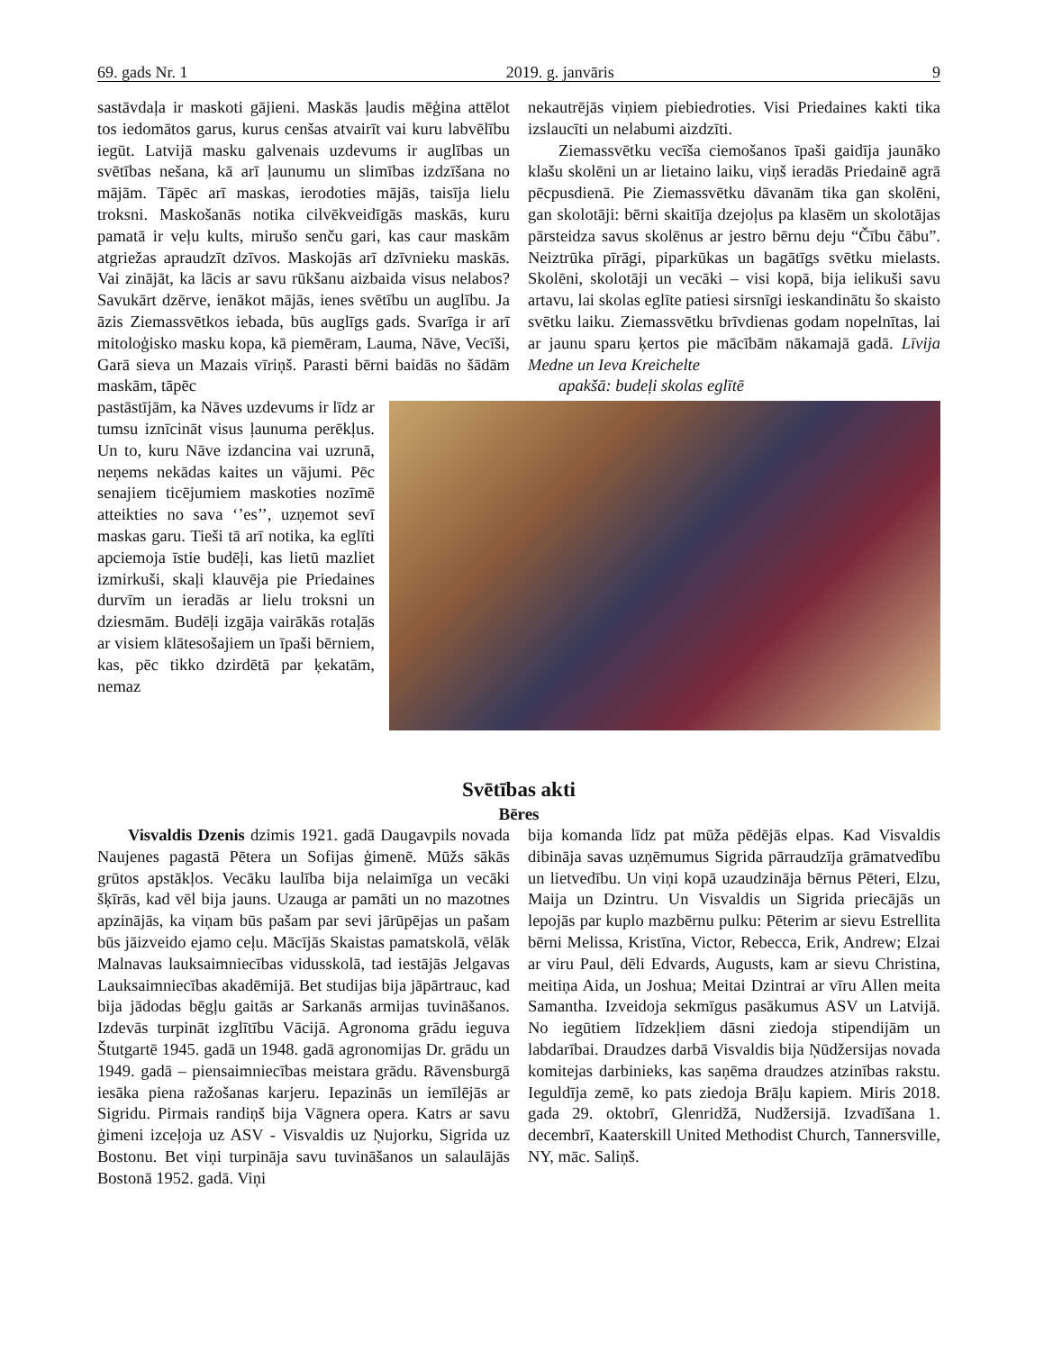69. gads Nr. 1 2019. g. janvāris 9
sastāvdaļa ir maskoti gājieni. Maskās ļaudis mēģina attēlot tos iedomātos garus, kurus cenšas atvairīt vai kuru labvēlību iegūt. Latvijā masku galvenais uzdevums ir auglības un svētības nešana, kā arī ļaunumu un slimības izdzīšana no mājām. Tāpēc arī maskas, ierodoties mājās, taisīja lielu troksni. Maskošanās notika cilvēkveidīgās maskās, kuru pamatā ir veļu kults, mirušo senču gari, kas caur maskām atgriežas apraudzīt dzīvos. Maskojās arī dzīvnieku maskās. Vai zinājāt, ka lācis ar savu rūkšanu aizbaida visus nelabos? Savukārt dzērve, ienākot mājās, ienes svētību un auglību. Ja āzis Ziemassvētkos iebada, būs auglīgs gads. Svarīga ir arī mitoloģisko masku kopa, kā piemēram, Lauma, Nāve, Vecīši, Garā sieva un Mazais vīriņš. Parasti bērni baidās no šādām maskām, tāpēc
nekautrējās viņiem piebiedroties. Visi Priedaines kakti tika izslaucīti un nelabumi aizdzīti.
Ziemassvētku vecīša ciemošanos īpaši gaidīja jaunāko klašu skolēni un ar lietaino laiku, viņš ieradās Priedainē agrā pēcpusdienā. Pie Ziemassvētku dāvanām tika gan skolēni, gan skolotāji: bērni skaitīja dzejoļus pa klasēm un skolotājas pārsteidza savus skolēnus ar jestro bērnu deju “Čību čābu”. Neiztrūka pīrāgi, piparkūkas un bagātīgs svētku mielasts. Skolēni, skolotāji un vecāki – visi kopā, bija ielikuši savu artavu, lai skolas eglīte patiesi sirsnīgi ieskandinātu šo skaisto svētku laiku. Ziemassvētku brīvdienas godam nopelnītas, lai ar jaunu sparu ķertos pie mācībām nākamajā gadā. Līvija Medne un Ieva Kreichelte
apakšā: budeļi skolas eglītē
pastāstījām, ka Nāves uzdevums ir līdz ar tumsu iznīcināt visus ļaunuma perēkļus. Un to, kuru Nāve izdancina vai uzrunā, neņems nekādas kaites un vājumi. Pēc senajiem ticējumiem maskoties nozīmē atteikties no sava ‘’es’’, uzņemot sevī maskas garu. Tieši tā arī notika, ka eglīti apciemoja īstie budēļi, kas lietū mazliet izmirkuši, skaļi klauvēja pie Priedaines durvīm un ieradās ar lielu troksni un dziesmām. Budēļi izgāja vairākās rotaļās ar visiem klātesošajiem un īpaši bērniem, kas, pēc tikko dzirdētā par ķekatām, nemaz
Svētības akti
Bēres
Visvaldis Dzenis dzimis 1921. gadā Daugavpils novada Naujenes pagastā Pētera un Sofijas ģimenē. Mūžs sākās grūtos apstākļos. Vecāku laulība bija nelaimīga un vecāki šķīrās, kad vēl bija jauns. Uzauga ar pamāti un no mazotnes apzinājās, ka viņam būs pašam par sevi jārūpējas un pašam būs jāizveido ejamo ceļu. Mācījās Skaistas pamatskolā, vēlāk Malnavas lauksaimniecības vidusskolā, tad iestājās Jelgavas Lauksaimniecības akadēmijā. Bet studijas bija jāpārtrauc, kad bija jādodas bēgļu gaitās ar Sarkanās armijas tuvināšanos. Izdevās turpināt izglītību Vācijā. Agronoma grādu ieguva Štutgartē 1945. gadā un 1948. gadā agronomijas Dr. grādu un 1949. gadā – piensaimniecības meistara grādu. Rāvensburgā iesāka piena ražošanas karjeru. Iepazinās un iemīlējās ar Sigridu. Pirmais randiņš bija Vāgnera opera. Katrs ar savu ģimeni izceļoja uz ASV - Visvaldis uz Ņujorku, Sigrida uz Bostonu. Bet viņi turpināja savu tuvināšanos un salaulājās Bostonā 1952. gadā. Viņi
bija komanda līdz pat mūža pēdējās elpas. Kad Visvaldis dibināja savas uzņēmumus Sigrida pārraudzīja grāmatvedību un lietvedību. Un viņi kopā uzaudzināja bērnus Pēteri, Elzu, Maija un Dzintru. Un Visvaldis un Sigrida priecājās un lepojās par kuplo mazbērnu pulku: Pēterim ar sievu Estrellita bērni Melissa, Kristīna, Victor, Rebecca, Erik, Andrew; Elzai ar viru Paul, dēli Edvards, Augusts, kam ar sievu Christina, meitiņa Aida, un Joshua; Meitai Dzintrai ar vīru Allen meita Samantha. Izveidoja sekmīgus pasākumus ASV un Latvijā. No iegūtiem līdzekļiem dāsni ziedoja stipendijām un labdarībai. Draudzes darbā Visvaldis bija Ņūdžersijas novada komitejas darbinieks, kas saņēma draudzes atzinības rakstu. Ieguldīja zemē, ko pats ziedoja Brāļu kapiem. Miris 2018. gada 29. oktobrī, Glenridžā, Nudžersijā. Izvadīšana 1. decembrī, Kaaterskill United Methodist Church, Tannersville, NY, māc. Saliņš.